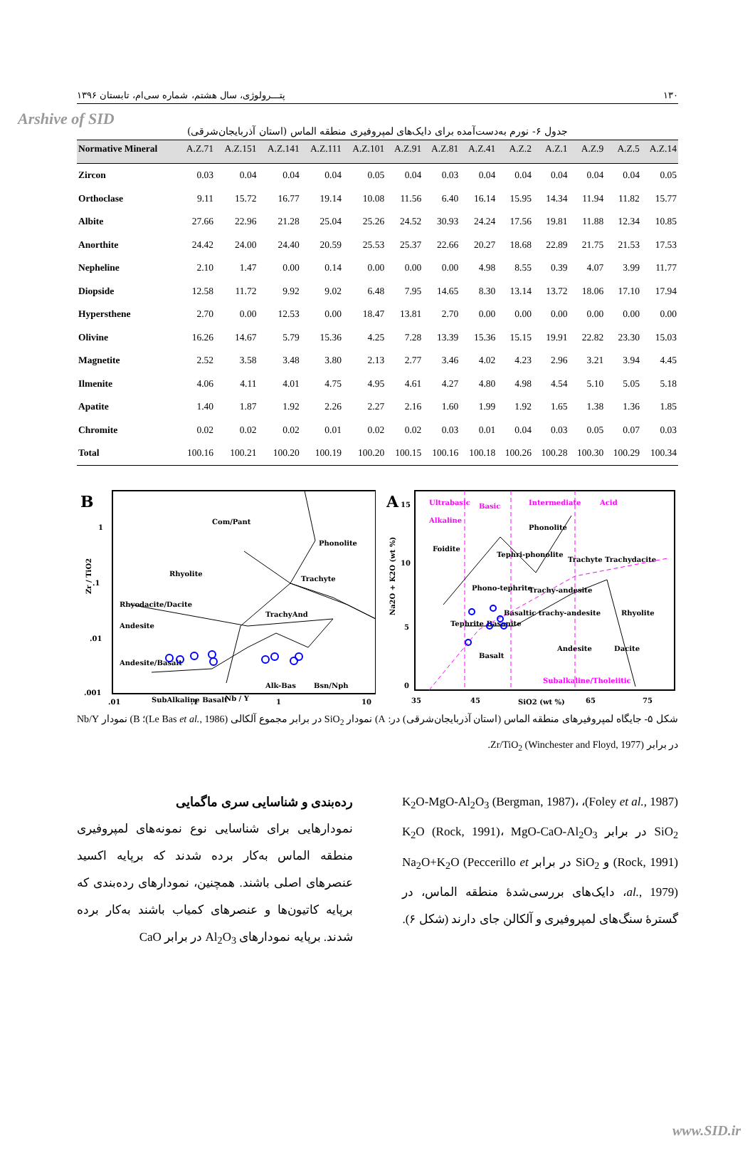Arshive of SID
پتـــرولوژی، سال هشتم، شماره سی‌ام، تابستان ۱۳۹۶ ۱۳۰
جدول ۶- نورم به‌دست‌آمده برای دایک‌های لمپروفیری منطقه الماس (استان آذربایجان‌شرقی)
| Normative Mineral | A.Z.71 | A.Z.151 | A.Z.141 | A.Z.111 | A.Z.101 | A.Z.91 | A.Z.81 | A.Z.41 | A.Z.2 | A.Z.1 | A.Z.9 | A.Z.5 | A.Z.14 |
| --- | --- | --- | --- | --- | --- | --- | --- | --- | --- | --- | --- | --- | --- |
| Zircon | 0.03 | 0.04 | 0.04 | 0.04 | 0.05 | 0.04 | 0.03 | 0.04 | 0.04 | 0.04 | 0.04 | 0.04 | 0.05 |
| Orthoclase | 9.11 | 15.72 | 16.77 | 19.14 | 10.08 | 11.56 | 6.40 | 16.14 | 15.95 | 14.34 | 11.94 | 11.82 | 15.77 |
| Albite | 27.66 | 22.96 | 21.28 | 25.04 | 25.26 | 24.52 | 30.93 | 24.24 | 17.56 | 19.81 | 11.88 | 12.34 | 10.85 |
| Anorthite | 24.42 | 24.00 | 24.40 | 20.59 | 25.53 | 25.37 | 22.66 | 20.27 | 18.68 | 22.89 | 21.75 | 21.53 | 17.53 |
| Nepheline | 2.10 | 1.47 | 0.00 | 0.14 | 0.00 | 0.00 | 0.00 | 4.98 | 8.55 | 0.39 | 4.07 | 3.99 | 11.77 |
| Diopside | 12.58 | 11.72 | 9.92 | 9.02 | 6.48 | 7.95 | 14.65 | 8.30 | 13.14 | 13.72 | 18.06 | 17.10 | 17.94 |
| Hypersthene | 2.70 | 0.00 | 12.53 | 0.00 | 18.47 | 13.81 | 2.70 | 0.00 | 0.00 | 0.00 | 0.00 | 0.00 | 0.00 |
| Olivine | 16.26 | 14.67 | 5.79 | 15.36 | 4.25 | 7.28 | 13.39 | 15.36 | 15.15 | 19.91 | 22.82 | 23.30 | 15.03 |
| Magnetite | 2.52 | 3.58 | 3.48 | 3.80 | 2.13 | 2.77 | 3.46 | 4.02 | 4.23 | 2.96 | 3.21 | 3.94 | 4.45 |
| Ilmenite | 4.06 | 4.11 | 4.01 | 4.75 | 4.95 | 4.61 | 4.27 | 4.80 | 4.98 | 4.54 | 5.10 | 5.05 | 5.18 |
| Apatite | 1.40 | 1.87 | 1.92 | 2.26 | 2.27 | 2.16 | 1.60 | 1.99 | 1.92 | 1.65 | 1.38 | 1.36 | 1.85 |
| Chromite | 0.02 | 0.02 | 0.02 | 0.01 | 0.02 | 0.02 | 0.03 | 0.01 | 0.04 | 0.03 | 0.05 | 0.07 | 0.03 |
| Total | 100.16 | 100.21 | 100.20 | 100.19 | 100.20 | 100.15 | 100.16 | 100.18 | 100.26 | 100.28 | 100.30 | 100.29 | 100.34 |
B
1
.1
.01
.001
.01
.1
Nb / Y
1
10
Zr / TiO2
Com/Pant
Rhyolite
Phonolite
Trachyte
Rhyodacite/Dacite
Andesite
TrachyAnd
Andesite/Basalt
Alk-Bas
Bsn/Nph
SubAlkaline Basalt
A
15
10
5
0
35
45
65
75
SiO2 (wt %)
Na2O + K2O (wt %)
Ultrabasic
Basic
Intermediate
Acid
Alkaline
Subalkaline/Tholeiitic
Phonolite
Foidite
Tephri-phonolite
Trachyte Trachydacite
Phono-tephrite
Trachy-andesite
Rhyolite
Tephrite Basanite
Basaltic trachy-andesite
Andesite
Dacite
Basalt
شکل ۵- جایگاه لمپروفیرهای منطقه الماس (استان آذربایجان‌شرقی) در: A) نمودار SiO<sub>2</sub> در برابر مجموع آلکالی (Le Bas et al., 1986)؛ B) نمودار Nb/Y در برابر Zr/TiO<sub>2</sub> (Winchester and Floyd, 1977).
رده‌بندی و شناسایی سری ماگمایی
نمودارهایی برای شناسایی نوع نمونه‌های لمپروفیری منطقه الماس به‌کار برده شدند که برپایه اکسید عنصرهای اصلی باشند. همچنین، نمودارهای رده‌بندی که برپایه کاتیون‌ها و عنصرهای کمیاب باشند به‌کار برده شدند. برپایه نمودارهای Al<sub>2</sub>O<sub>3</sub> در برابر CaO
(Foley et al., 1987)، K<sub>2</sub>O-MgO-Al<sub>2</sub>O<sub>3</sub> (Bergman, 1987)، SiO<sub>2</sub> در برابر K<sub>2</sub>O (Rock, 1991)، MgO-CaO-Al<sub>2</sub>O<sub>3</sub> (Rock, 1991) و SiO<sub>2</sub> در برابر Na<sub>2</sub>O+K<sub>2</sub>O (Peccerillo et al., 1979)، دایک‌های بررسی‌شدۀ منطقه الماس، در گسترۀ سنگ‌های لمپروفیری و آلکالن جای دارند (شکل ۶).
www.SID.ir